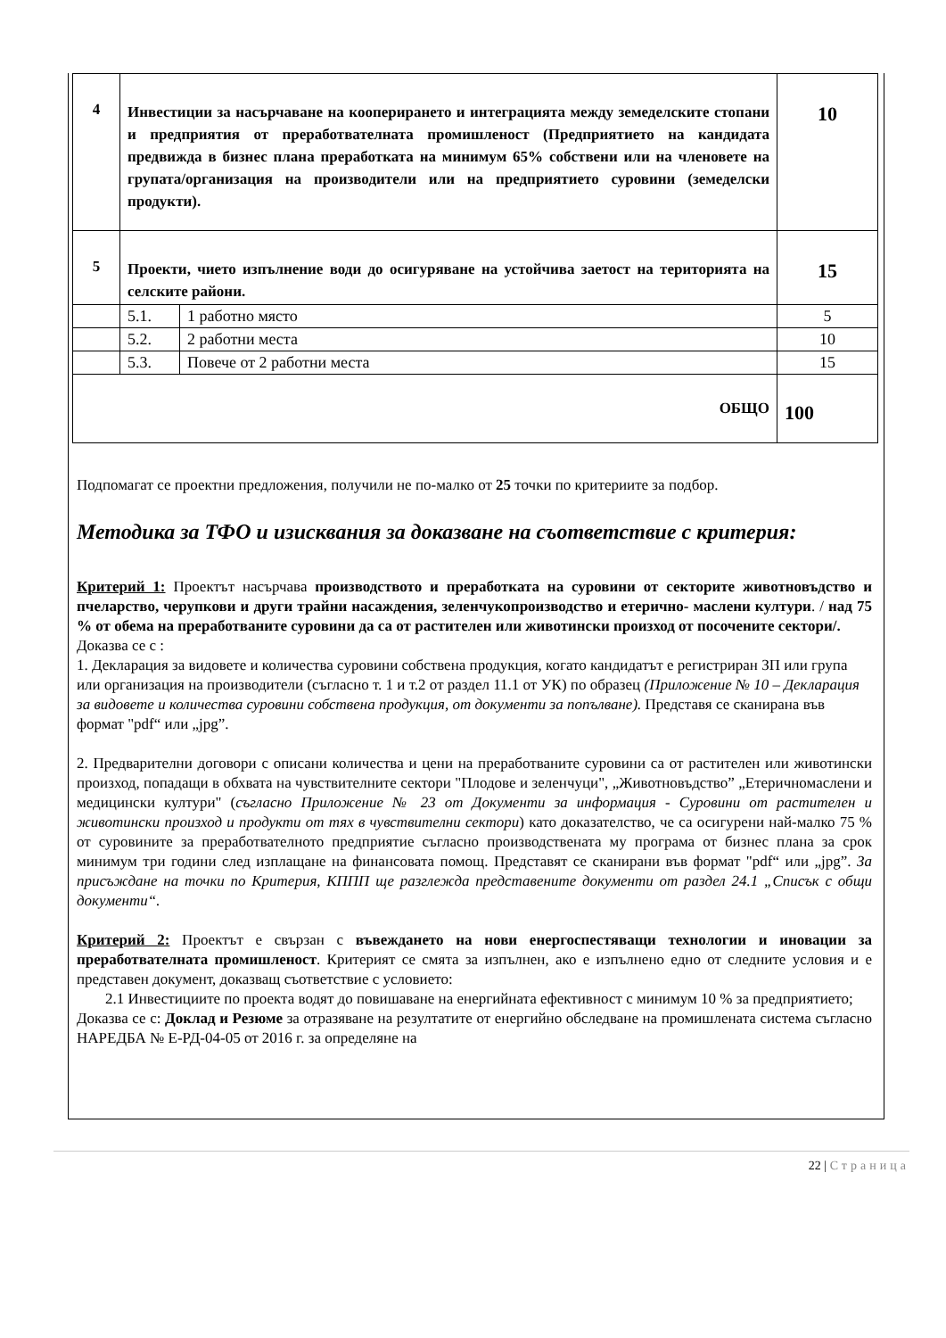| 4 | Инвестиции за насърчаване на коопериране­то и интеграцията между земеделските стопани и предприятия от преработвателната промишленост (Предприятието на кандидата предвижда в бизнес плана преработката на минимум 65% собствени или на членовете на групата/организация на производители или на предприятието суровини (земеделски продукти). | | 10 |
| 5 | Проекти, чието изпълнение води до осигуряване на устойчива заетост на територията на селските райони. | | 15 |
| | 5.1. | 1 работно място | 5 |
| | 5.2. | 2 работни места | 10 |
| | 5.3. | Повече от 2 работни места | 15 |
| ОБЩО | | | 100 |
Подпомагат се проектни предложения, получили не по-малко от 25 точки по критериите за подбор.
Методика за ТФО и изисквания за доказване на съответствие с критерия:
Критерий 1: Проектът насърчава производството и преработката на суровини от секторите животновъдство и пчеларство, черупкови и други трайни насаждения, зеленчукопроизводство и етерично- маслени култури. / над 75 % от обема на преработваните суровини да са от растителен или животински произход от посочените сектори/.
Доказва се с :
1. Декларация за видовете и количества суровини собствена продукция, когато кандидатът е регистриран ЗП или група или организация на производители (съгласно т. 1 и т.2 от раздел 11.1 от УК) по образец (Приложение № 10 – Декларация за видовете и количества суровини собствена продукция, от документи за попълване). Представя се сканирана във формат "pdf“ или „jpg”.
2. Предварителни договори с описани количества и цени на преработваните суровини са от растителен или животински произход, попадащи в обхвата на чувствителните сектори "Плодове и зеленчуци", „Животновъдство” „Етеричномаслени и медицински култури" (съгласно Приложение № 23 от Документи за информация - Суровини от растителен и животински произход и продукти от тях в чувствителни сектори) като доказателство, че са осигурени най-малко 75 % от суровините за преработвателното предприятие съгласно производствената му програма от бизнес плана за срок минимум три години след изплащане на финансовата помощ. Представят се сканирани във формат "pdf“ или „jpg”. За присъждане на точки по Критерия, КППП ще разглежда представените документи от раздел 24.1 „Списък с общи документи“.
Критерий 2: Проектът е свързан с въвеждането на нови енергоспестяващи технологии и иновации за преработвателната промишленост. Критерият се смята за изпълнен, ако е изпълнено едно от следните условия и е представен документ, доказващ съответствие с условието:
2.1 Инвестициите по проекта водят до повишаване на енергийната ефективност с минимум 10 % за предприятието;
Доказва се с: Доклад и Резюме за отразяване на резултатите от енергийно обследване на промишлената система съгласно НАРЕДБА № Е-РД-04-05 от 2016 г. за определяне на
22 | Страница